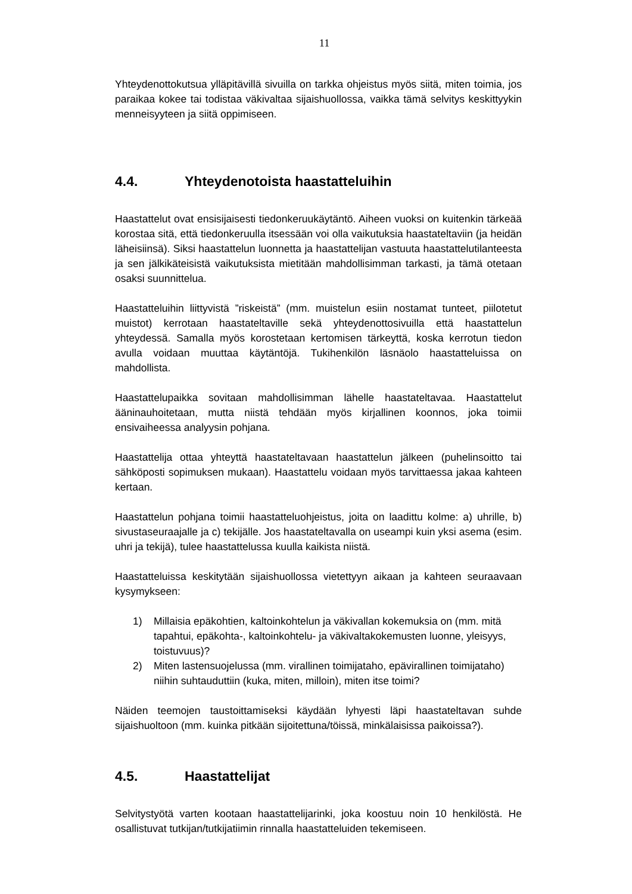11
Yhteydenottokutsua ylläpitävillä sivuilla on tarkka ohjeistus myös siitä, miten toimia, jos paraikaa kokee tai todistaa väkivaltaa sijaishuollossa, vaikka tämä selvitys keskittyykin menneisyyteen ja siitä oppimiseen.
4.4. Yhteydenotoista haastatteluihin
Haastattelut ovat ensisijaisesti tiedonkeruukäytäntö. Aiheen vuoksi on kuitenkin tärkeää korostaa sitä, että tiedonkeruulla itsessään voi olla vaikutuksia haastateltaviin (ja heidän läheisiinsä). Siksi haastattelun luonnetta ja haastattelijan vastuuta haastattelutilanteesta ja sen jälkikäteisistä vaikutuksista mietitään mahdollisimman tarkasti, ja tämä otetaan osaksi suunnittelua.
Haastatteluihin liittyvistä ”riskeistä” (mm. muistelun esiin nostamat tunteet, piilotetut muistot) kerrotaan haastateltaville sekä yhteydenottosivuilla että haastattelun yhteydessä. Samalla myös korostetaan kertomisen tärkeyttä, koska kerrotun tiedon avulla voidaan muuttaa käytäntöjä. Tukihenkilön läsnäolo haastatteluissa on mahdollista.
Haastattelupaikka sovitaan mahdollisimman lähelle haastateltavaa. Haastattelut ääninauhoitetaan, mutta niistä tehdään myös kirjallinen koonnos, joka toimii ensivaiheessa analyysin pohjana.
Haastattelija ottaa yhteyttä haastateltavaan haastattelun jälkeen (puhelinsoitto tai sähköposti sopimuksen mukaan). Haastattelu voidaan myös tarvittaessa jakaa kahteen kertaan.
Haastattelun pohjana toimii haastatteluohjeistus, joita on laadittu kolme: a) uhrille, b) sivustaseuraajalle ja c) tekijälle. Jos haastateltavalla on useampi kuin yksi asema (esim. uhri ja tekijä), tulee haastattelussa kuulla kaikista niistä.
Haastatteluissa keskitytään sijaishuollossa vietettyyn aikaan ja kahteen seuraavaan kysymykseen:
1) Millaisia epäkohtien, kaltoinkohtelun ja väkivallan kokemuksia on (mm. mitä tapahtui, epäkohta-, kaltoinkohtelu- ja väkivaltakokemusten luonne, yleisyys, toistuvuus)?
2) Miten lastensuojelussa (mm. virallinen toimijataho, epävirallinen toimijataho) niihin suhtauduttiin (kuka, miten, milloin), miten itse toimi?
Näiden teemojen taustoittamiseksi käydään lyhyesti läpi haastateltavan suhde sijaishuoltoon (mm. kuinka pitkään sijoitettuna/töissä, minkälaisissa paikoissa?).
4.5. Haastattelijat
Selvitystyötä varten kootaan haastattelijarinki, joka koostuu noin 10 henkilöstä. He osallistuvat tutkijan/tutkijatiimin rinnalla haastatteluiden tekemiseen.